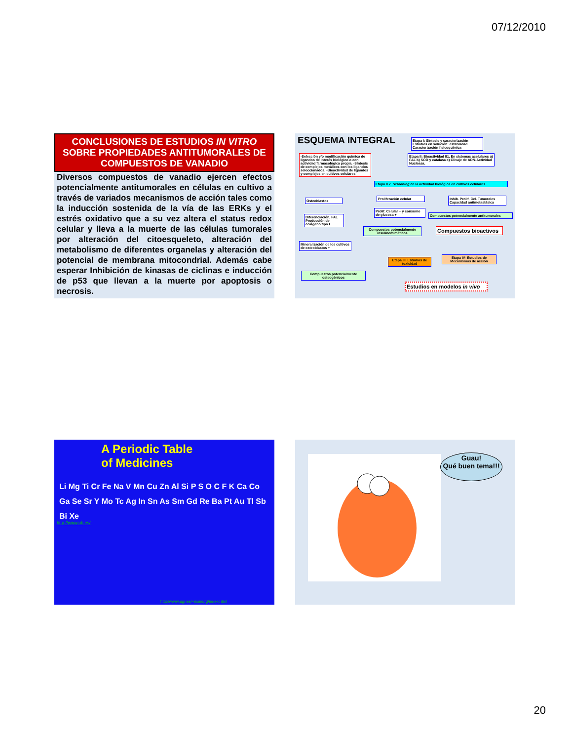07/12/2010
CONCLUSIONES DE ESTUDIOS IN VITRO SOBRE PROPIEDADES ANTITUMORALES DE COMPUESTOS DE VANADIO
Diversos compuestos de vanadio ejercen efectos potencialmente antitumorales en células en cultivo a través de variados mecanismos de acción tales como la inducción sostenida de la vía de las ERKs y el estrés oxidativo que a su vez altera el status redox celular y lleva a la muerte de las células tumorales por alteración del citoesqueleto, alteración del metabolismo de diferentes organelas y alteración del potencial de membrana mitocondrial. Además cabe esperar Inhibición de kinasas de ciclinas e inducción de p53 que llevan a la muerte por apoptosis o necrosis.
ESQUEMA INTEGRAL
Etapa I: Síntesis y caracterización Estudios en solución: estabilidad Caracterización fisicoquímica
-Selección y/o modificación química de ligandos de interés biológico o con actividad farmacológica propia. -Síntesis de complejos metálicos con los ligandos seleccionados. -Bioactividad de ligandos y complejos en cultivos celulares
Etapa II: Bioactividad II1. En sistemas acelulares a) FAL b) SOD y catalasa c) Clivaje de ADN-Actividad Nucleasa.
Etapa II.2. Screening de la actividad biológica en cultivos celulares
Osteoblastos Proliferación celular
Inhib. Prolif. Cel. Tumorales Capacidad antimetastásica
Diferenciación, FAL Producción de colágeno tipo I
Prolif. Celular + y consumo de glucosa +
Compuestos potencialmente antitumorales
Compuestos potencialmente insulinomiméticos
Compuestos bioactivos
Mineralización de los cultivos de osteoblastos +
Etapa III. Estudios de toxicidad
Etapa IV- Estudios de Mecanismos de acción
Compuestos potencialmente osteogénicos
Estudios en modelos in vivo
A Periodic Table
of Medicines
Li Mg Ti Cr Fe Na V Mn Cu Zn Al Si P S O C F K Ca Co Ga Se Sr Y Mo Tc Ag In Sn As Sm Gd Re Ba Pt Au Tl Sb Bi Xe
http://www.ub.es/
http://www.ugr.es/~bioinorg/index.html
Guau!
Qué buen tema!!!
20